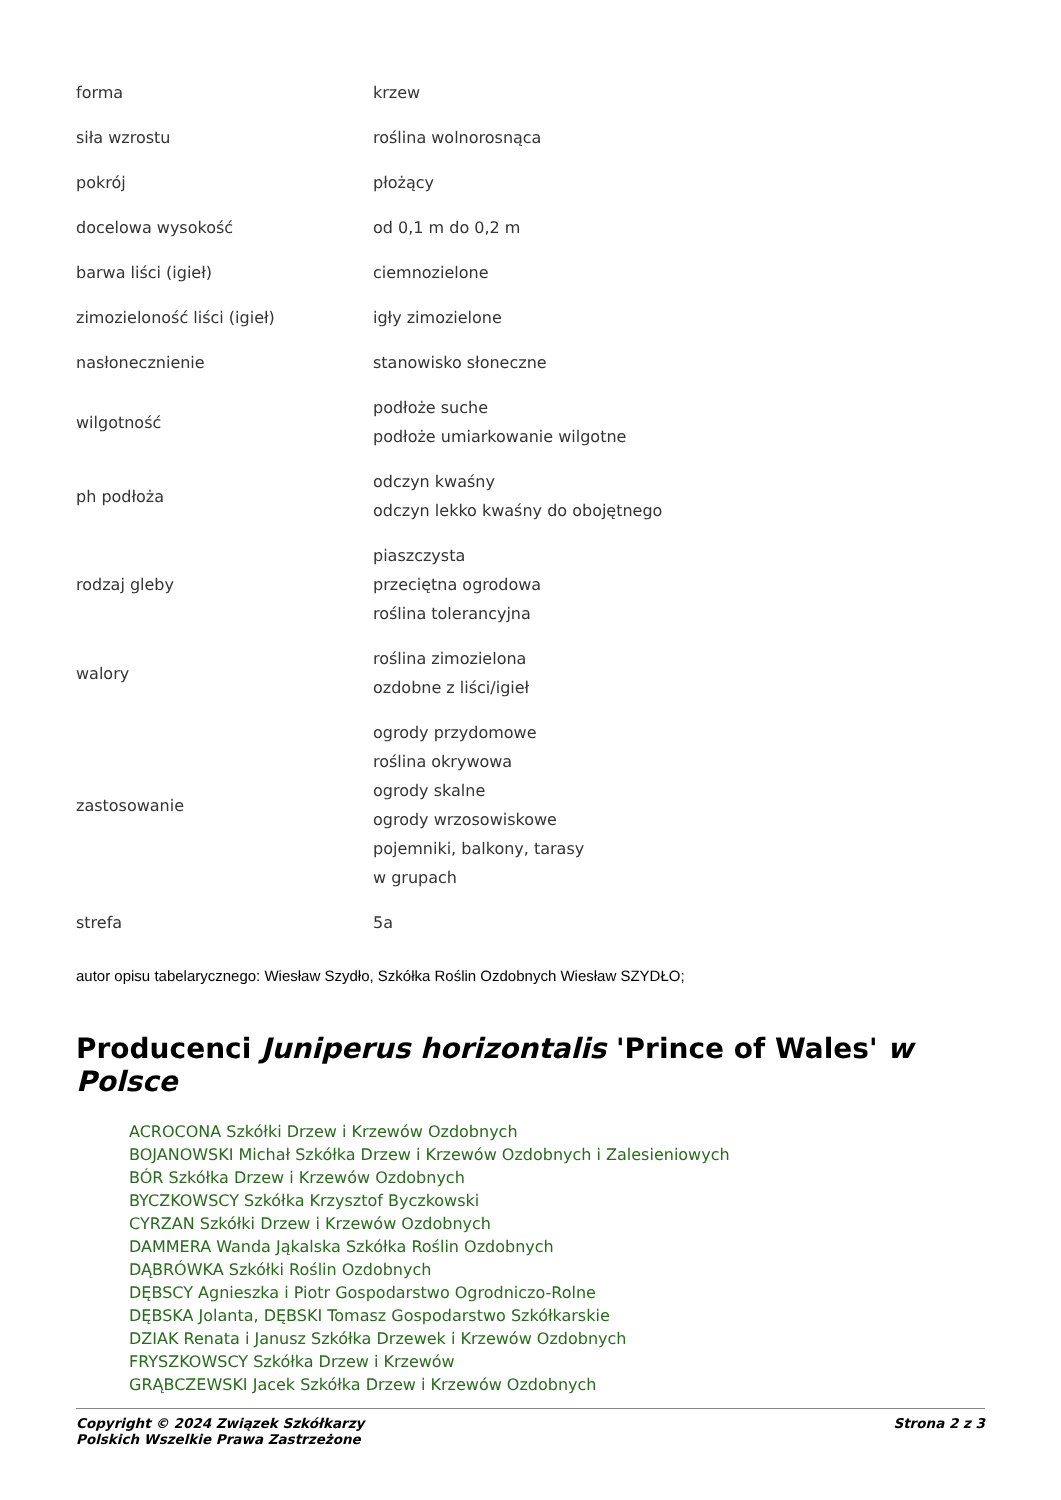| forma | krzew |
| siła wzrostu | roślina wolnorosnąca |
| pokrój | płożący |
| docelowa wysokość | od 0,1 m do 0,2 m |
| barwa liści (igieł) | ciemnozielone |
| zimozieloność liści (igieł) | igły zimozielone |
| nasłonecznienie | stanowisko słoneczne |
| wilgotność | podłoże suche podłoże umiarkowanie wilgotne |
| ph podłoża | odczyn kwaśny odczyn lekko kwaśny do obojętnego |
| rodzaj gleby | piaszczysta przeciętna ogrodowa roślina tolerancyjna |
| walory | roślina zimozielona ozdobne z liści/igieł |
| zastosowanie | ogrody przydomowe roślina okrywowa ogrody skalne ogrody wrzosowiskowe pojemniki, balkony, tarasy w grupach |
| strefa | 5a |
autor opisu tabelarycznego: Wiesław Szydło, Szkółka Roślin Ozdobnych Wiesław SZYDŁO;
Producenci Juniperus horizontalis 'Prince of Wales' w Polsce
ACROCONA Szkółki Drzew i Krzewów Ozdobnych
BOJANOWSKI Michał Szkółka Drzew i Krzewów Ozdobnych i Zalesieniowych
BÓR Szkółka Drzew i Krzewów Ozdobnych
BYCZKOWSCY Szkółka Krzysztof Byczkowski
CYRZAN Szkółki Drzew i Krzewów Ozdobnych
DAMMERA Wanda Jąkalska Szkółka Roślin Ozdobnych
DĄBRÓWKA Szkółki Roślin Ozdobnych
DĘBSCY Agnieszka i Piotr Gospodarstwo Ogrodniczo-Rolne
DĘBSKA Jolanta, DĘBSKI Tomasz Gospodarstwo Szkółkarskie
DZIAK Renata i Janusz Szkółka Drzewek i Krzewów Ozdobnych
FRYSZKOWSCY Szkółka Drzew i Krzewów
GRĄBCZEWSKI Jacek Szkółka Drzew i Krzewów Ozdobnych
Copyright © 2024 Związek Szkółkarzy
Polskich Wszelkie Prawa Zastrzeżone
Strona 2 z 3